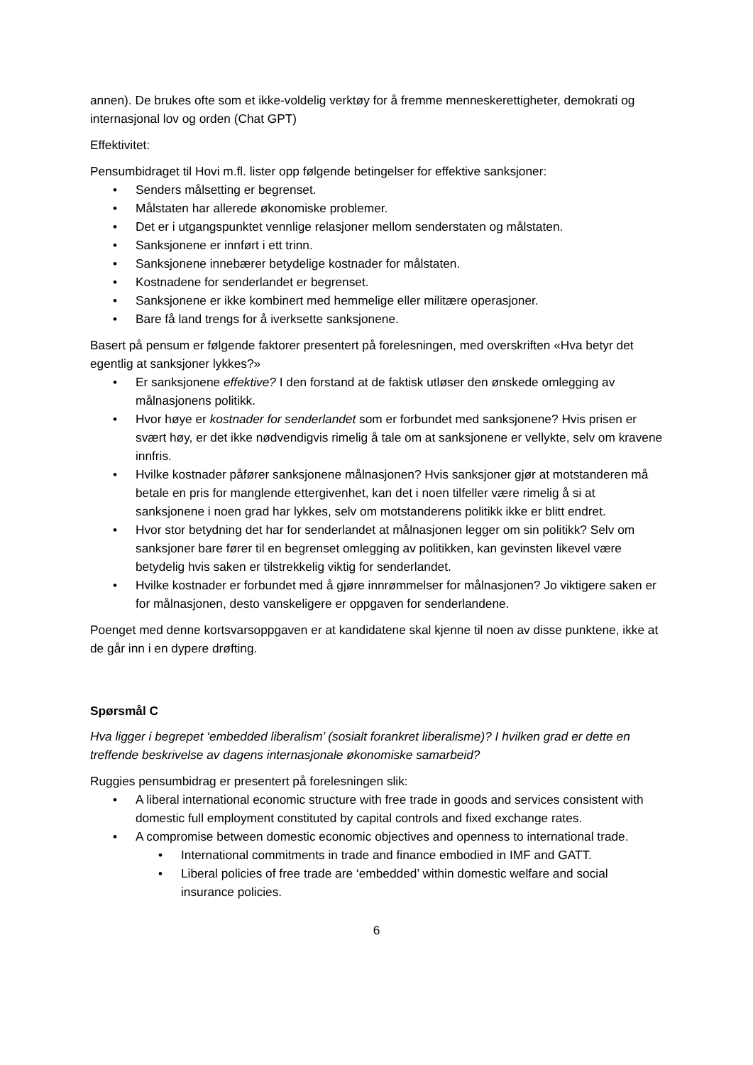annen). De brukes ofte som et ikke-voldelig verktøy for å fremme menneskerettigheter, demokrati og internasjonal lov og orden (Chat GPT)
Effektivitet:
Pensumbidraget til Hovi m.fl. lister opp følgende betingelser for effektive sanksjoner:
• Senders målsetting er begrenset.
• Målstaten har allerede økonomiske problemer.
• Det er i utgangspunktet vennlige relasjoner mellom senderstaten og målstaten.
• Sanksjonene er innført i ett trinn.
• Sanksjonene innebærer betydelige kostnader for målstaten.
• Kostnadene for senderlandet er begrenset.
• Sanksjonene er ikke kombinert med hemmelige eller militære operasjoner.
• Bare få land trengs for å iverksette sanksjonene.
Basert på pensum er følgende faktorer presentert på forelesningen, med overskriften «Hva betyr det egentlig at sanksjoner lykkes?»
• Er sanksjonene effektive? I den forstand at de faktisk utløser den ønskede omlegging av målnasjonens politikk.
• Hvor høye er kostnader for senderlandet som er forbundet med sanksjonene? Hvis prisen er svært høy, er det ikke nødvendigvis rimelig å tale om at sanksjonene er vellykte, selv om kravene innfris.
• Hvilke kostnader påfører sanksjonene målnasjonen? Hvis sanksjoner gjør at motstanderen må betale en pris for manglende ettergivenhet, kan det i noen tilfeller være rimelig å si at sanksjonene i noen grad har lykkes, selv om motstanderens politikk ikke er blitt endret.
• Hvor stor betydning det har for senderlandet at målnasjonen legger om sin politikk? Selv om sanksjoner bare fører til en begrenset omlegging av politikken, kan gevinsten likevel være betydelig hvis saken er tilstrekkelig viktig for senderlandet.
• Hvilke kostnader er forbundet med å gjøre innrømmelser for målnasjonen? Jo viktigere saken er for målnasjonen, desto vanskeligere er oppgaven for senderlandene.
Poenget med denne kortsvarsoppgaven er at kandidatene skal kjenne til noen av disse punktene, ikke at de går inn i en dypere drøfting.
Spørsmål C
Hva ligger i begrepet ‘embedded liberalism’ (sosialt forankret liberalisme)? I hvilken grad er dette en treffende beskrivelse av dagens internasjonale økonomiske samarbeid?
Ruggies pensumbidrag er presentert på forelesningen slik:
• A liberal international economic structure with free trade in goods and services consistent with domestic full employment constituted by capital controls and fixed exchange rates.
• A compromise between domestic economic objectives and openness to international trade.
• International commitments in trade and finance embodied in IMF and GATT.
• Liberal policies of free trade are ‘embedded’ within domestic welfare and social insurance policies.
6